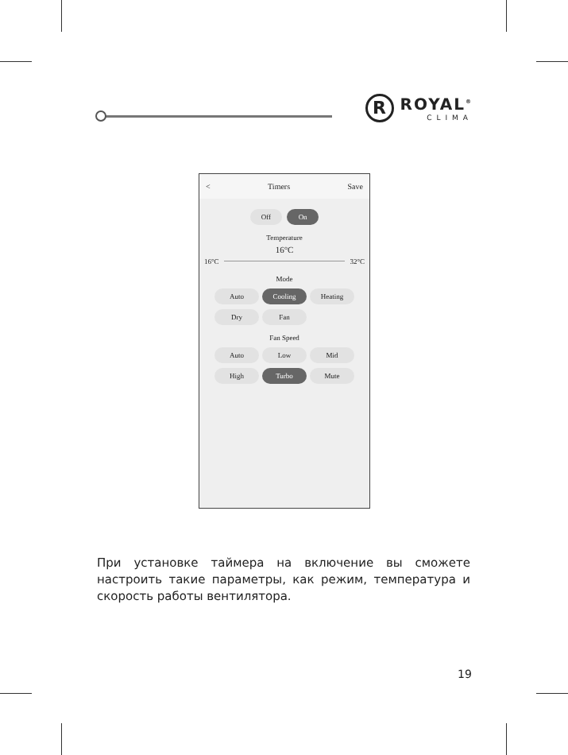R
ROYAL<sup>®</sup>
CLIMA
< Timers Save
Off On
Temperature
16°C
16°C 32°C
Mode
Auto Cooling Heating
Dry Fan x
Fan Speed
Auto Low Mid
High Turbo Mute
При установке таймера на включение вы сможете настроить такие параметры, как режим, температура и скорость работы вентилятора.
19